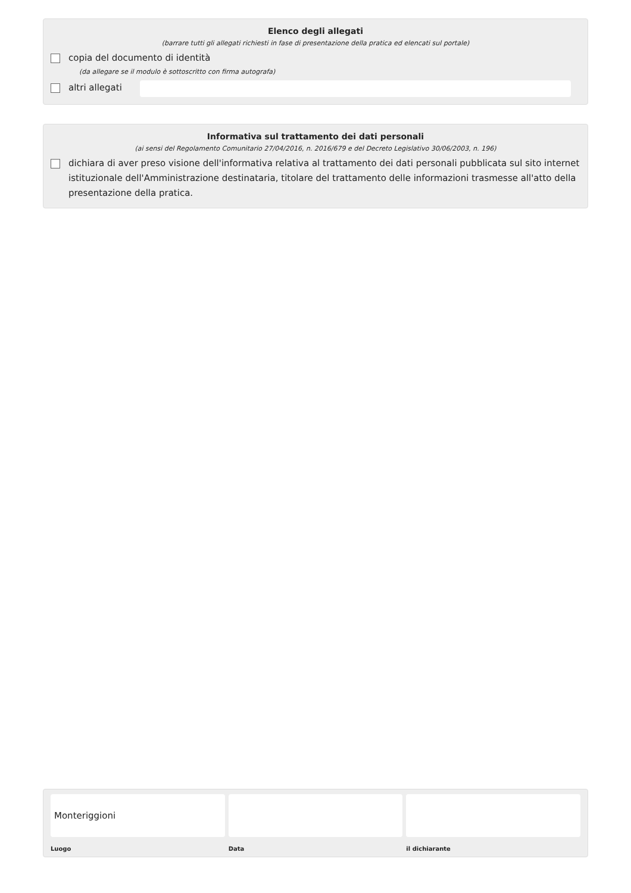Elenco degli allegati
(barrare tutti gli allegati richiesti in fase di presentazione della pratica ed elencati sul portale)
copia del documento di identità
(da allegare se il modulo è sottoscritto con firma autografa)
altri allegati
Informativa sul trattamento dei dati personali
(ai sensi del Regolamento Comunitario 27/04/2016, n. 2016/679 e del Decreto Legislativo 30/06/2003, n. 196)
dichiara di aver preso visione dell'informativa relativa al trattamento dei dati personali pubblicata sul sito internet istituzionale dell'Amministrazione destinataria, titolare del trattamento delle informazioni trasmesse all'atto della presentazione della pratica.
Monteriggioni
Luogo
Data il dichiarante